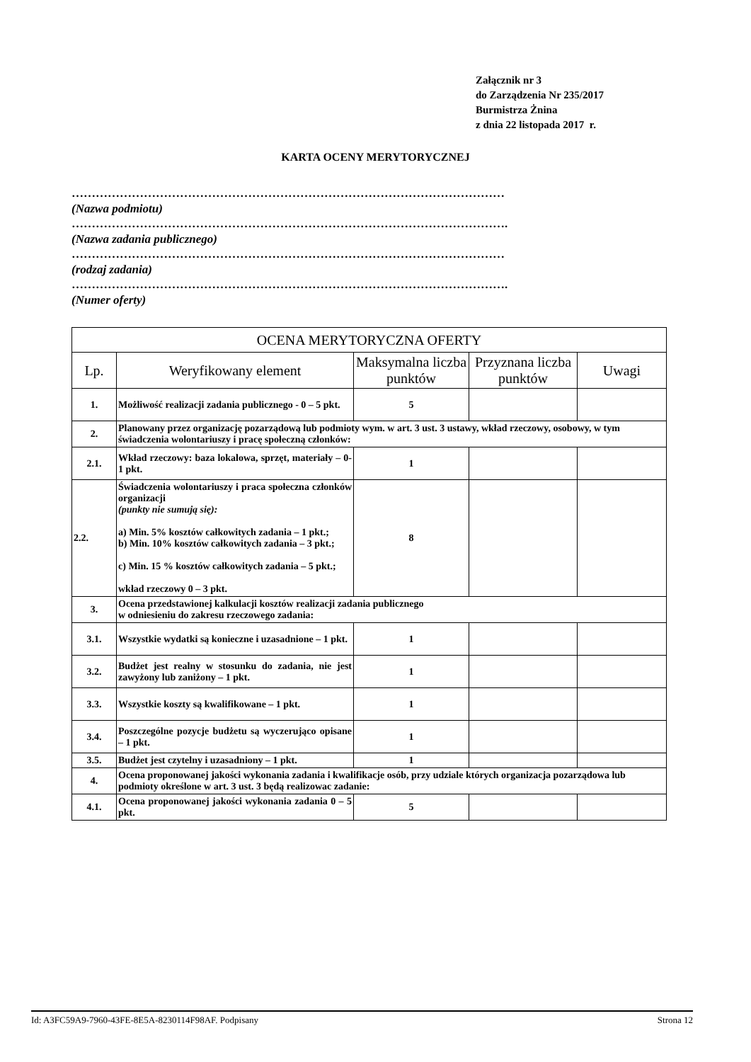Załącznik nr 3
do Zarządzenia Nr 235/2017
Burmistrza Żnina
z dnia 22 listopada 2017 r.
KARTA OCENY MERYTORYCZNEJ
………………………………………………………………………………………………
(Nazwa podmiotu)
……………………………………………………………………………………………….
(Nazwa zadania publicznego)
………………………………………………………………………………………………
(rodzaj zadania)
……………………………………………………………………………………………….
(Numer oferty)
| OCENA MERYTORYCZNA OFERTY | | | | |
| --- | --- | --- | --- | --- |
| Lp. | Weryfikowany element | Maksymalna liczba punktów | Przyznana liczba punktów | Uwagi |
| 1. | Możliwość realizacji zadania publicznego - 0 – 5 pkt. | 5 | | |
| 2. | Planowany przez organizację pozarządową lub podmioty wym. w art. 3 ust. 3 ustawy, wkład rzeczowy, osobowy, w tym świadczenia wolontariuszy i pracę społeczną członków: | | | |
| 2.1. | Wkład rzeczowy: baza lokalowa, sprzęt, materiały – 0-1 pkt. | 1 | | |
| 2.2. | Świadczenia wolontariuszy i praca społeczna członków organizacji (punkty nie sumują się): a) Min. 5% kosztów całkowitych zadania – 1 pkt.; b) Min. 10% kosztów całkowitych zadania – 3 pkt.; c) Min. 15 % kosztów całkowitych zadania – 5 pkt.; wkład rzeczowy 0 – 3 pkt. | 8 | | |
| 3. | Ocena przedstawionej kalkulacji kosztów realizacji zadania publicznego w odniesieniu do zakresu rzeczowego zadania: | | | |
| 3.1. | Wszystkie wydatki są konieczne i uzasadnione – 1 pkt. | 1 | | |
| 3.2. | Budżet jest realny w stosunku do zadania, nie jest zawyżony lub zaniżony – 1 pkt. | 1 | | |
| 3.3. | Wszystkie koszty są kwalifikowane – 1 pkt. | 1 | | |
| 3.4. | Poszczególne pozycje budżetu są wyczerująco opisane – 1 pkt. | 1 | | |
| 3.5. | Budżet jest czytelny i uzasadniony – 1 pkt. | 1 | | |
| 4. | Ocena proponowanej jakości wykonania zadania i kwalifikacje osób, przy udziale których organizacja pozarządowa lub podmioty określone w art. 3 ust. 3 będą realizowac zadanie: | | | |
| 4.1. | Ocena proponowanej jakości wykonania zadania 0 – 5 pkt. | 5 | | |
Id: A3FC59A9-7960-43FE-8E5A-8230114F98AF. Podpisany Strona 12